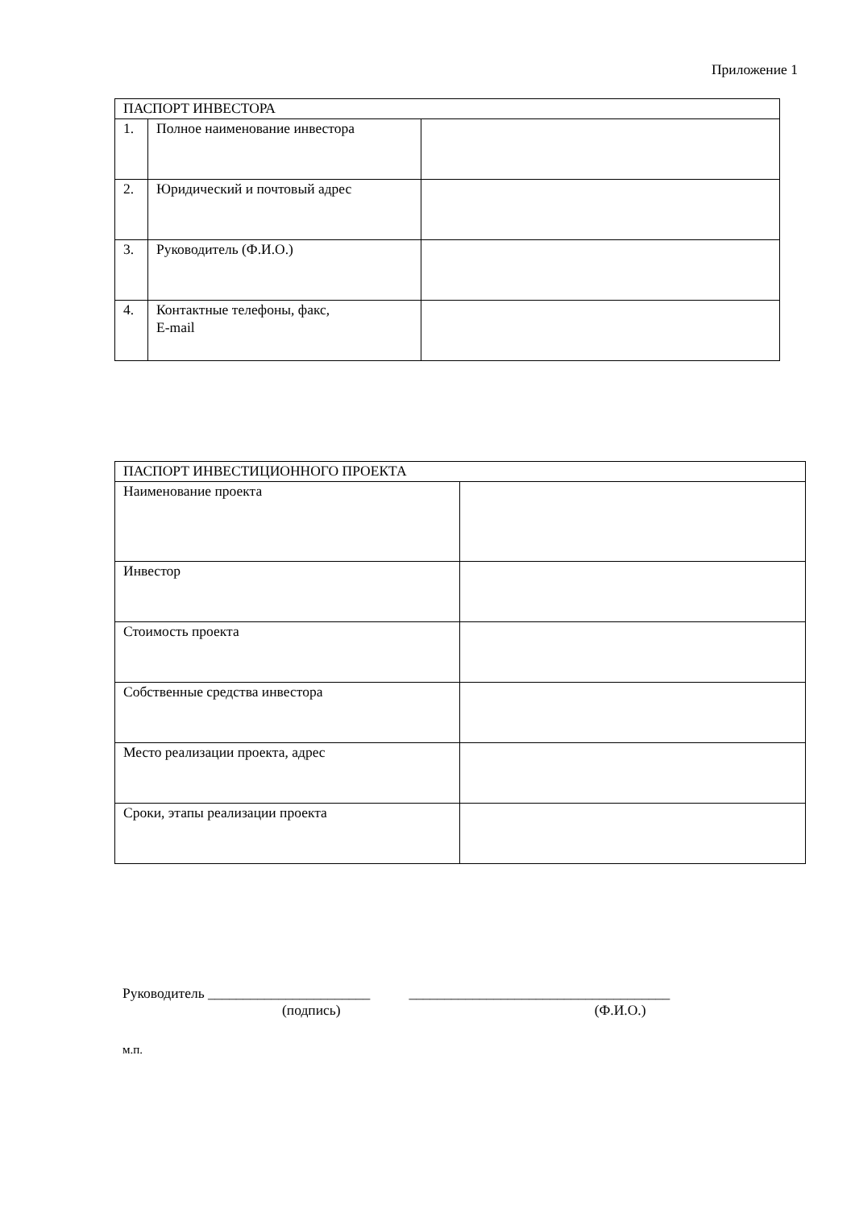Приложение 1
| ПАСПОРТ ИНВЕСТОРА | | |
| 1. | Полное наименование инвестора | |
| 2. | Юридический и почтовый адрес | |
| 3. | Руководитель (Ф.И.О.) | |
| 4. | Контактные телефоны, факс, E-mail | |
| ПАСПОРТ ИНВЕСТИЦИОННОГО ПРОЕКТА | |
| Наименование проекта | |
| Инвестор | |
| Стоимость проекта | |
| Собственные средства инвестора | |
| Место реализации проекта, адрес | |
| Сроки, этапы реализации проекта | |
Руководитель _______________________ _____________________________________
(подпись) (Ф.И.О.)
м.п.